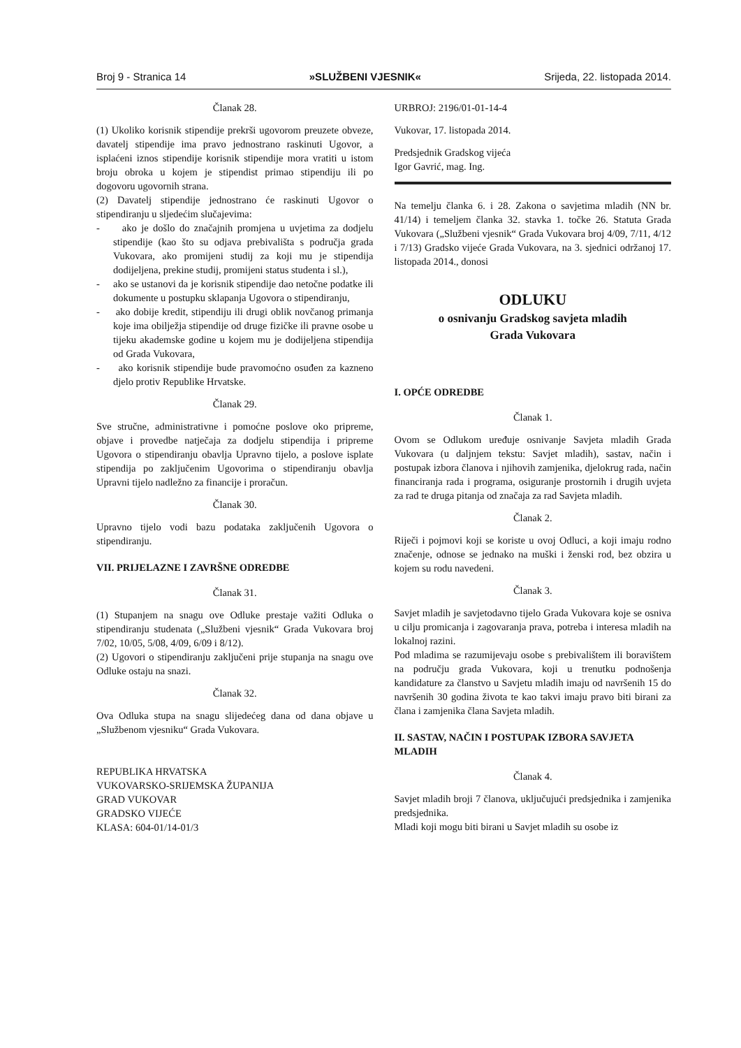Broj 9 - Stranica 14 »SLUŽBENI VJESNIK« Srijeda, 22. listopada 2014.
Članak 28.
(1) Ukoliko korisnik stipendije prekrši ugovorom preuzete obveze, davatelj stipendije ima pravo jednostrano raskinuti Ugovor, a isplaćeni iznos stipendije korisnik stipendije mora vratiti u istom broju obroka u kojem je stipendist primao stipendiju ili po dogovoru ugovornih strana.
(2) Davatelj stipendije jednostrano će raskinuti Ugovor o stipendiranju u sljedećim slučajevima:
- ako je došlo do značajnih promjena u uvjetima za dodjelu stipendije (kao što su odjava prebivališta s područja grada Vukovara, ako promijeni studij za koji mu je stipendija dodijeljena, prekine studij, promijeni status studenta i sl.),
- ako se ustanovi da je korisnik stipendije dao netočne podatke ili dokumente u postupku sklapanja Ugovora o stipendiranju,
- ako dobije kredit, stipendiju ili drugi oblik novčanog primanja koje ima obilježja stipendije od druge fizičke ili pravne osobe u tijeku akademske godine u kojem mu je dodijeljena stipendija od Grada Vukovara,
- ako korisnik stipendije bude pravomoćno osuđen za kazneno djelo protiv Republike Hrvatske.
Članak 29.
Sve stručne, administrativne i pomoćne poslove oko pripreme, objave i provedbe natječaja za dodjelu stipendija i pripreme Ugovora o stipendiranju obavlja Upravno tijelo, a poslove isplate stipendija po zaključenim Ugovorima o stipendiranju obavlja Upravni tijelo nadležno za financije i proračun.
Članak 30.
Upravno tijelo vodi bazu podataka zaključenih Ugovora o stipendiranju.
VII. PRIJELAZNE I ZAVRŠNE ODREDBE
Članak 31.
(1) Stupanjem na snagu ove Odluke prestaje važiti Odluka o stipendiranju studenata („Službeni vjesnik“ Grada Vukovara broj 7/02, 10/05, 5/08, 4/09, 6/09 i 8/12).
(2) Ugovori o stipendiranju zaključeni prije stupanja na snagu ove Odluke ostaju na snazi.
Članak 32.
Ova Odluka stupa na snagu slijedećeg dana od dana objave u „Službenom vjesniku“ Grada Vukovara.
REPUBLIKA HRVATSKA
VUKOVARSKO-SRIJEMSKA ŽUPANIJA
GRAD VUKOVAR
GRADSKO VIJEĆE
KLASA: 604-01/14-01/3
URBROJ: 2196/01-01-14-4
Vukovar, 17. listopada 2014.
Predsjednik Gradskog vijeća
Igor Gavrić, mag. Ing.
Na temelju članka 6. i 28. Zakona o savjetima mladih (NN br. 41/14) i temeljem članka 32. stavka 1. točke 26. Statuta Grada Vukovara („Službeni vjesnik“ Grada Vukovara broj 4/09, 7/11, 4/12 i 7/13) Gradsko vijeće Grada Vukovara, na 3. sjednici održanoj 17. listopada 2014., donosi
ODLUKU
o osnivanju Gradskog savjeta mladih
Grada Vukovara
I. OPĆE ODREDBE
Članak 1.
Ovom se Odlukom uređuje osnivanje Savjeta mladih Grada Vukovara (u daljnjem tekstu: Savjet mladih), sastav, način i postupak izbora članova i njihovih zamjenika, djelokrug rada, način financiranja rada i programa, osiguranje prostornih i drugih uvjeta za rad te druga pitanja od značaja za rad Savjeta mladih.
Članak 2.
Riječi i pojmovi koji se koriste u ovoj Odluci, a koji imaju rodno značenje, odnose se jednako na muški i ženski rod, bez obzira u kojem su rodu navedeni.
Članak 3.
Savjet mladih je savjetodavno tijelo Grada Vukovara koje se osniva u cilju promicanja i zagovaranja prava, potreba i interesa mladih na lokalnoj razini.
Pod mladima se razumijevaju osobe s prebivalištem ili boravištem na području grada Vukovara, koji u trenutku podnošenja kandidature za članstvo u Savjetu mladih imaju od navršenih 15 do navršenih 30 godina života te kao takvi imaju pravo biti birani za člana i zamjenika člana Savjeta mladih.
II. SASTAV, NAČIN I POSTUPAK IZBORA SAVJETA MLADIH
Članak 4.
Savjet mladih broji 7 članova, uključujući predsjednika i zamjenika predsjednika.
Mladi koji mogu biti birani u Savjet mladih su osobe iz